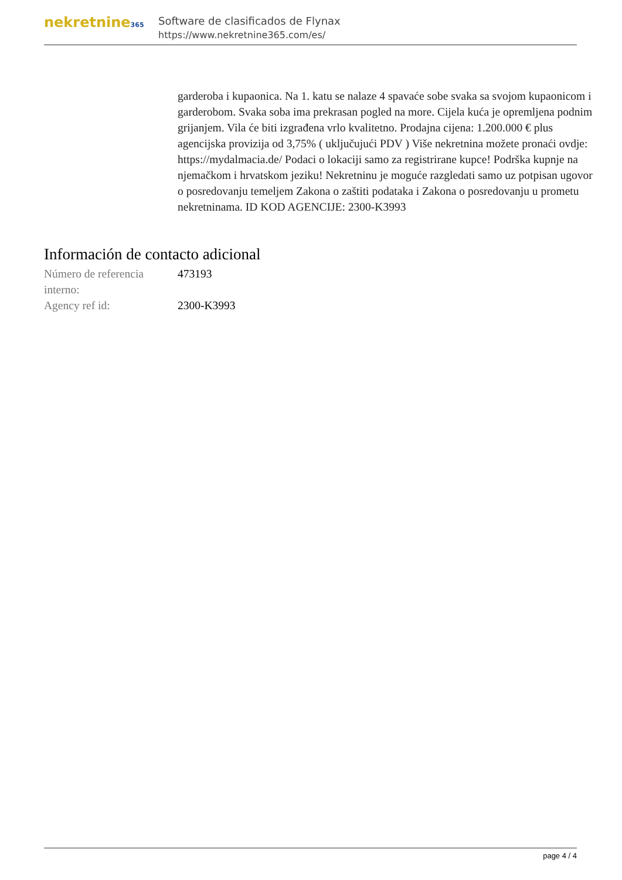nekretnine365
Software de clasificados de Flynax
https://www.nekretnine365.com/es/
garderoba i kupaonica. Na 1. katu se nalaze 4 spavaće sobe svaka sa svojom kupaonicom i garderobom. Svaka soba ima prekrasan pogled na more. Cijela kuća je opremljena podnim grijanjem. Vila će biti izgrađena vrlo kvalitetno. Prodajna cijena: 1.200.000 € plus agencijska provizija od 3,75% ( uključujući PDV ) Više nekretnina možete pronaći ovdje: https://mydalmacia.de/ Podaci o lokaciji samo za registrirane kupce! Podrška kupnje na njemačkom i hrvatskom jeziku! Nekretninu je moguće razgledati samo uz potpisan ugovor o posredovanju temeljem Zakona o zaštiti podataka i Zakona o posredovanju u prometu nekretninama. ID KOD AGENCIJE: 2300-K3993
Información de contacto adicional
| Número de referencia interno: | 473193 |
| Agency ref id: | 2300-K3993 |
page 4 / 4